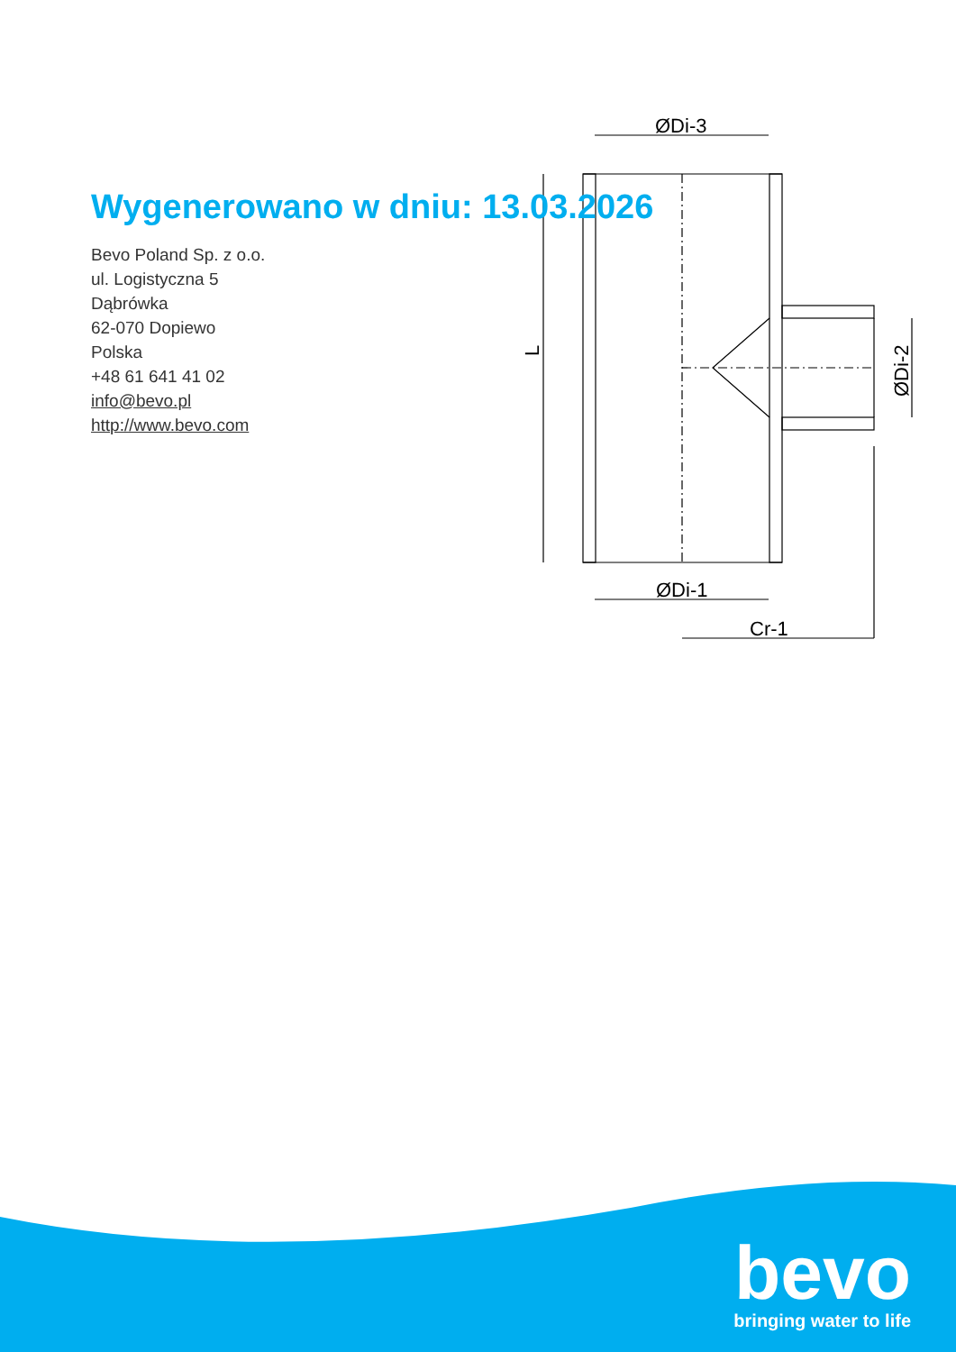ØDi-3
ØDi-1
Cr-1
L
ØDi-2
Wygenerowano w dniu: 13.03.2026
Bevo Poland Sp. z o.o.
ul. Logistyczna 5
Dąbrówka
62-070 Dopiewo
Polska
+48 61 641 41 02
info@bevo.pl
http://www.bevo.com
bevo
bringing water to life